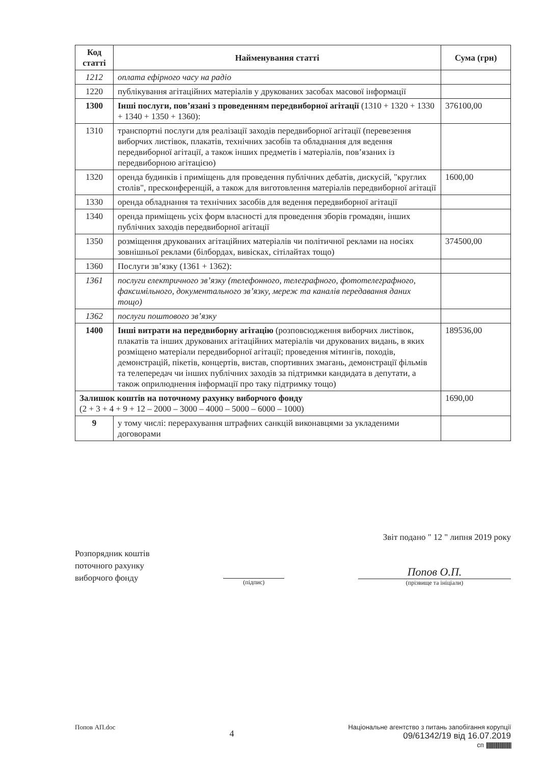| Код статті | Найменування статті | Сума (грн) |
| --- | --- | --- |
| 1212 | оплата ефірного часу на радіо | |
| 1220 | публікування агітаційних матеріалів у друкованих засобах масової інформації | |
| 1300 | Інші послуги, пов’язані з проведенням передвиборної агітації (1310 + 1320 + 1330 + 1340 + 1350 + 1360): | 376100,00 |
| 1310 | транспортні послуги для реалізації заходів передвиборної агітації (перевезення виборчих листівок, плакатів, технічних засобів та обладнання для ведення передвиборної агітації, а також інших предметів і матеріалів, пов’язаних із передвиборною агітацією) | |
| 1320 | оренда будинків і приміщень для проведення публічних дебатів, дискусій, "круглих столів", пресконференцій, а також для виготовлення матеріалів передвиборної агітації | 1600,00 |
| 1330 | оренда обладнання та технічних засобів для ведення передвиборної агітації | |
| 1340 | оренда приміщень усіх форм власності для проведення зборів громадян, інших публічних заходів передвиборної агітації | |
| 1350 | розміщення друкованих агітаційних матеріалів чи політичної реклами на носіях зовнішньої реклами (білбордах, вивісках, сітілайтах тощо) | 374500,00 |
| 1360 | Послуги зв’язку (1361 + 1362): | |
| 1361 | послуги електричного зв’язку (телефонного, телеграфного, фототелеграфного, факсимільного, документального зв’язку, мереж та каналів передавання даних тощо) | |
| 1362 | послуги поштового зв’язку | |
| 1400 | Інші витрати на передвиборну агітацію (розповсюдження виборчих листівок, плакатів та інших друкованих агітаційних матеріалів чи друкованих видань, в яких розміщено матеріали передвиборної агітації; проведення мітингів, походів, демонстрацій, пікетів, концертів, вистав, спортивних змагань, демонстрації фільмів та телепередач чи інших публічних заходів за підтримки кандидата в депутати, а також оприлюднення інформації про таку підтримку тощо) | 189536,00 |
| Залишок коштів на поточному рахунку виборчого фонду (2 + 3 + 4 + 9 + 12 – 2000 – 3000 – 4000 – 5000 – 6000 – 1000) | | 1690,00 |
| 9 | у тому числі: перерахування штрафних санкцій виконавцями за укладеними договорами | |
Звіт подано " 12 " липня 2019 року
Розпорядник коштів
поточного рахунку
виборчого фонду
(підпис)
Попов О.П.
(прізвище та ініціали)
Попов АП.doc
4
Національне агентство з питань запобігання корупції
09/61342/19 від 16.07.2019
сп ||||||||||||||||||||||||||||||||||||